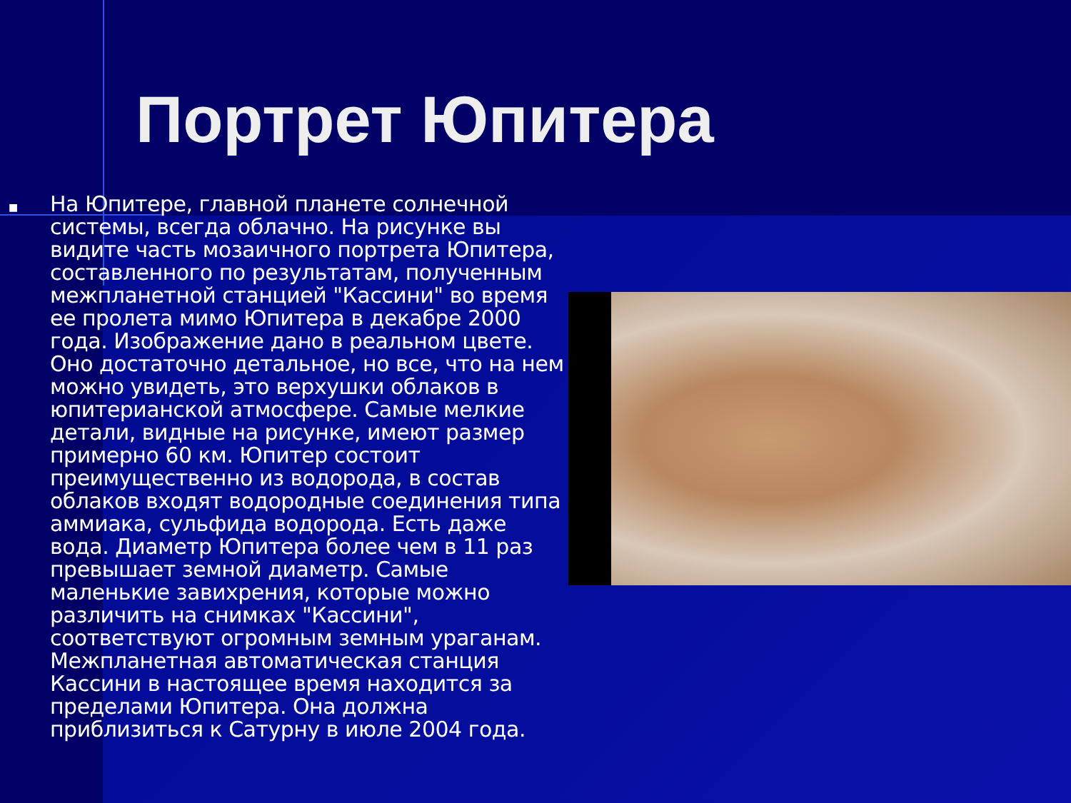Портрет Юпитера
■
На Юпитере, главной планете солнечной системы, всегда облачно. На рисунке вы видите часть мозаичного портрета Юпитера, составленного по результатам, полученным межпланетной станцией "Кассини" во время ее пролета мимо Юпитера в декабре 2000 года. Изображение дано в реальном цвете. Оно достаточно детальное, но все, что на нем можно увидеть, это верхушки облаков в юпитерианской атмосфере. Самые мелкие детали, видные на рисунке, имеют размер примерно 60 км. Юпитер состоит преимущественно из водорода, в состав облаков входят водородные соединения типа аммиака, сульфида водорода. Есть даже вода. Диаметр Юпитера более чем в 11 раз превышает земной диаметр. Самые маленькие завихрения, которые можно различить на снимках "Кассини", соответствуют огромным земным ураганам. Межпланетная автоматическая станция Кассини в настоящее время находится за пределами Юпитера. Она должна приблизиться к Сатурну в июле 2004 года.